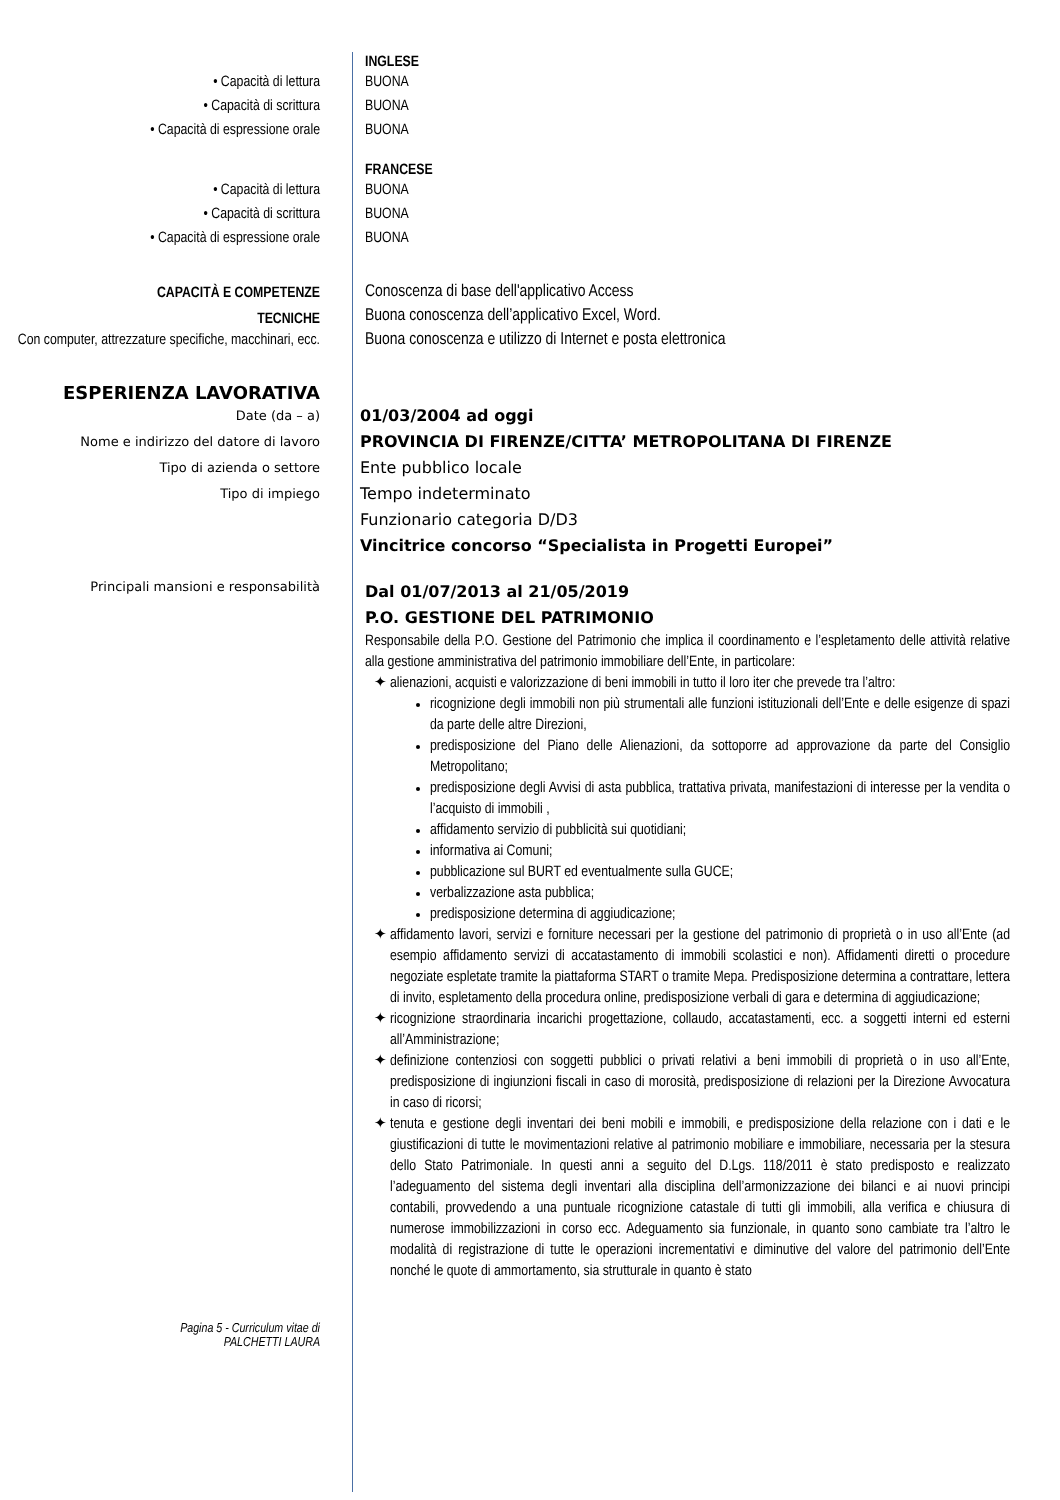INGLESE
• Capacità di lettura
• Capacità di scrittura
• Capacità di espressione orale
BUONA
BUONA
BUONA
FRANCESE
• Capacità di lettura
• Capacità di scrittura
• Capacità di espressione orale
BUONA
BUONA
BUONA
CAPACITÀ E COMPETENZE
TECNICHE
Con computer, attrezzature specifiche, macchinari, ecc.
Conoscenza di base dell'applicativo Access
Buona conoscenza dell’applicativo Excel, Word.
Buona conoscenza e utilizzo di Internet e posta elettronica
ESPERIENZA LAVORATIVA
Date (da – a)
Nome e indirizzo del datore di lavoro
Tipo di azienda o settore
Tipo di impiego
01/03/2004 ad oggi
PROVINCIA DI FIRENZE/CITTA’ METROPOLITANA DI FIRENZE
Ente pubblico locale
Tempo indeterminato
Funzionario categoria D/D3
Vincitrice concorso “Specialista in Progetti Europei”
Principali mansioni e responsabilità
Dal 01/07/2013 al 21/05/2019
P.O. GESTIONE DEL PATRIMONIO
Responsabile della P.O. Gestione del Patrimonio che implica il coordinamento e l’espletamento delle attività relative alla gestione amministrativa del patrimonio immobiliare dell’Ente, in particolare:
alienazioni, acquisti e valorizzazione di beni immobili in tutto il loro iter che prevede tra l’altro:
ricognizione degli immobili non più strumentali alle funzioni istituzionali dell’Ente e delle esigenze di spazi da parte delle altre Direzioni,
predisposizione del Piano delle Alienazioni, da sottoporre ad approvazione da parte del Consiglio Metropolitano;
predisposizione degli Avvisi di asta pubblica, trattativa privata, manifestazioni di interesse per la vendita o l’acquisto di immobili ,
affidamento servizio di pubblicità sui quotidiani;
informativa ai Comuni;
pubblicazione sul BURT ed eventualmente sulla GUCE;
verbalizzazione asta pubblica;
predisposizione determina di aggiudicazione;
affidamento lavori, servizi e forniture necessari per la gestione del patrimonio di proprietà o in uso all’Ente (ad esempio affidamento servizi di accatastamento di immobili scolastici e non). Affidamenti diretti o procedure negoziate espletate tramite la piattaforma START o tramite Mepa. Predisposizione determina a contrattare, lettera di invito, espletamento della procedura online, predisposizione verbali di gara e determina di aggiudicazione;
ricognizione straordinaria incarichi progettazione, collaudo, accatastamenti, ecc. a soggetti interni ed esterni all’Amministrazione;
definizione contenziosi con soggetti pubblici o privati relativi a beni immobili di proprietà o in uso all’Ente, predisposizione di ingiunzioni fiscali in caso di morosità, predisposizione di relazioni per la Direzione Avvocatura in caso di ricorsi;
tenuta e gestione degli inventari dei beni mobili e immobili, e predisposizione della relazione con i dati e le giustificazioni di tutte le movimentazioni relative al patrimonio mobiliare e immobiliare, necessaria per la stesura dello Stato Patrimoniale. In questi anni a seguito del D.Lgs. 118/2011 è stato predisposto e realizzato l’adeguamento del sistema degli inventari alla disciplina dell’armonizzazione dei bilanci e ai nuovi principi contabili, provvedendo a una puntuale ricognizione catastale di tutti gli immobili, alla verifica e chiusura di numerose immobilizzazioni in corso ecc. Adeguamento sia funzionale, in quanto sono cambiate tra l’altro le modalità di registrazione di tutte le operazioni incrementativi e diminutive del valore del patrimonio dell’Ente nonché le quote di ammortamento, sia strutturale in quanto è stato
Pagina 5 - Curriculum vitae di
PALCHETTI LAURA